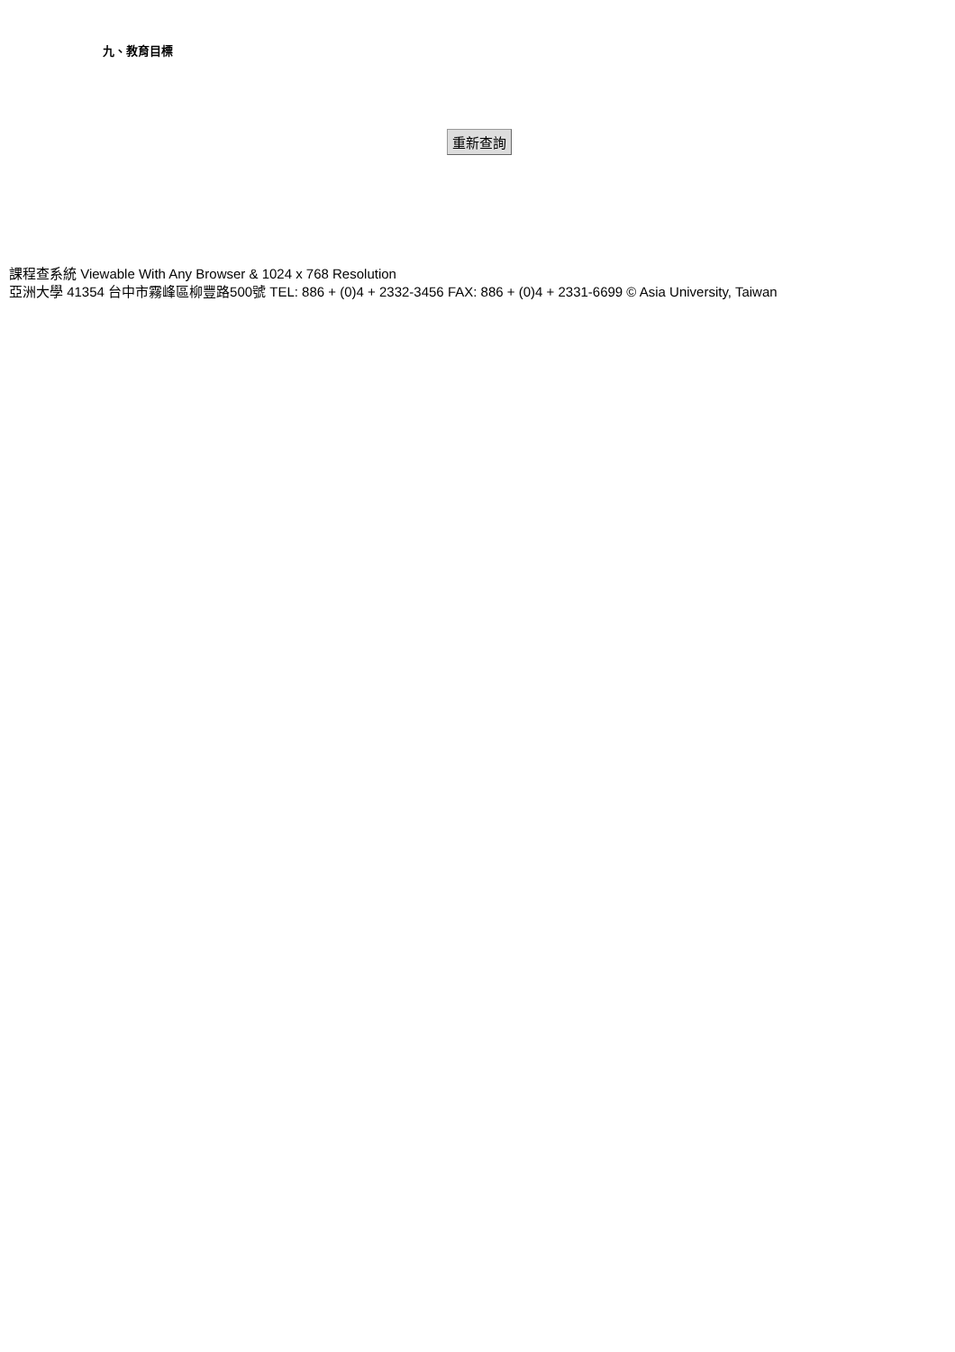九、教育目標
重新查詢
課程查系統 Viewable With Any Browser & 1024 x 768 Resolution
亞洲大學 41354 台中市霧峰區柳豐路500號 TEL: 886 + (0)4 + 2332-3456 FAX: 886 + (0)4 + 2331-6699 © Asia University, Taiwan